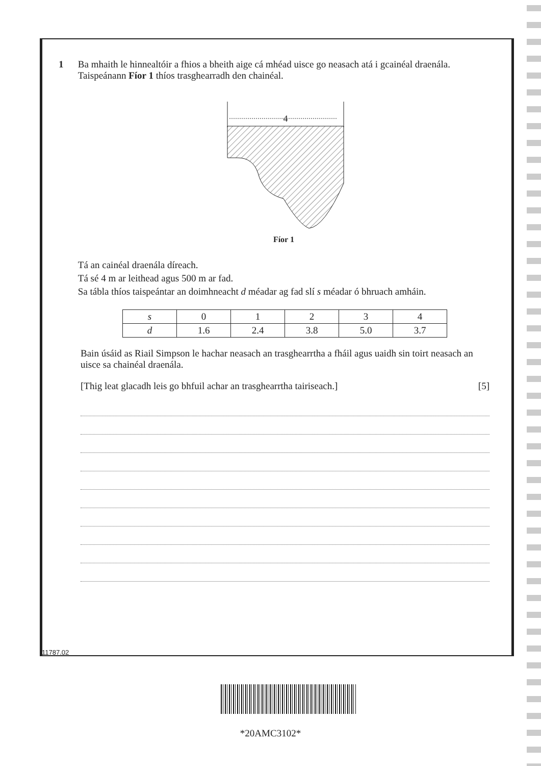1 Ba mhaith le hinnealtóir a fhios a bheith aige cá mhéad uisce go neasach atá i gcainéal draenála. Taispeánann Fíor 1 thíos trasghearradh den chainéal.
4
Fíor 1
Tá an cainéal draenála díreach.
Tá sé 4 m ar leithead agus 500 m ar fad.
Sa tábla thíos taispeántar an doimhneacht d méadar ag fad slí s méadar ó bhruach amháin.
| s | 0 | 1 | 2 | 3 | 4 |
| d | 1.6 | 2.4 | 3.8 | 5.0 | 3.7 |
Bain úsáid as Riail Simpson le hachar neasach an trasghearrtha a fháil agus uaidh sin toirt neasach an uisce sa chainéal draenála.
[Thig leat glacadh leis go bhfuil achar an trasghearrtha tairiseach.] [5]
11787.02
*20AMC3102*